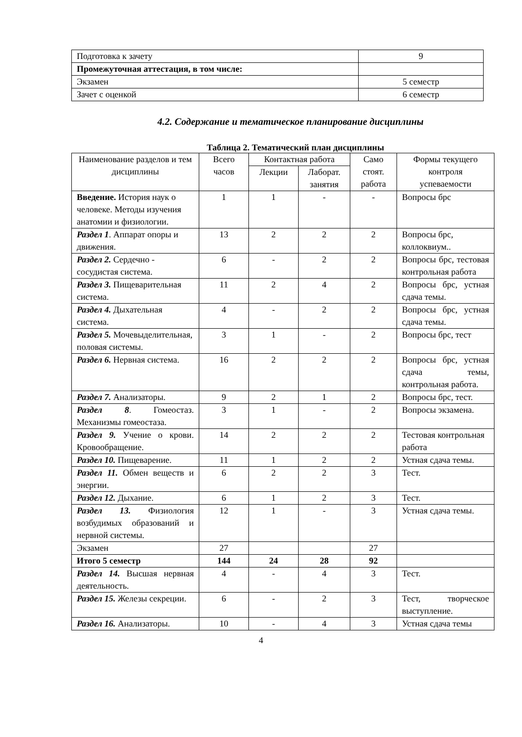| Подготовка к зачету | 9 |
| Промежуточная аттестация, в том числе: | |
| Экзамен | 5 семестр |
| Зачет с оценкой | 6 семестр |
4.2. Содержание и тематическое планирование дисциплины
Таблица 2. Тематический план дисциплины
| Наименование разделов и тем дисциплины | Всего часов | Контактная работа | | Само стоят. работа | Формы текущего контроля успеваемости |
| --- | --- | --- | --- | --- | --- |
| | | Лекции | Лаборат. занятия | | |
| Введение. История наук о человеке. Методы изучения анатомии и физиологии. | 1 | 1 | - | - | Вопросы брс |
| Раздел 1 . Аппарат опоры и движения. | 13 | 2 | 2 | 2 | Вопросы брс, коллоквиум.. |
| Раздел 2. Сердечно - сосудистая система. | 6 | - | 2 | 2 | Вопросы брс, тестовая контрольная работа |
| Раздел 3. Пищеварительная система. | 11 | 2 | 4 | 2 | Вопросы брс, устная сдача темы. |
| Раздел 4. Дыхательная система. | 4 | - | 2 | 2 | Вопросы брс, устная сдача темы. |
| Раздел 5. Мочевыделительная, половая системы. | 3 | 1 | - | 2 | Вопросы брс, тест |
| Раздел 6. Нервная система. | 16 | 2 | 2 | 2 | Вопросы брс, устная сдача темы, контрольная работа. |
| Раздел 7. Анализаторы. | 9 | 2 | 1 | 2 | Вопросы брс, тест. |
| Раздел 8 . Гомеостаз. Механизмы гомеостаза. | 3 | 1 | - | 2 | Вопросы экзамена. |
| Раздел 9. Учение о крови. Кровообращение. | 14 | 2 | 2 | 2 | Тестовая контрольная работа |
| Раздел 10. Пищеварение. | 11 | 1 | 2 | 2 | Устная сдача темы. |
| Раздел 11. Обмен веществ и энергии. | 6 | 2 | 2 | 3 | Тест. |
| Раздел 12. Дыхание. | 6 | 1 | 2 | 3 | Тест. |
| Раздел 13. Физиология возбудимых образований и нервной системы. | 12 | 1 | - | 3 | Устная сдача темы. |
| Экзамен | 27 | | | 27 | |
| Итого 5 семестр | 144 | 24 | 28 | 92 | |
| Раздел 14. Высшая нервная деятельность. | 4 | - | 4 | 3 | Тест. |
| Раздел 15. Железы секреции. | 6 | - | 2 | 3 | Тест, творческое выступление. |
| Раздел 16. Анализаторы. | 10 | - | 4 | 3 | Устная сдача темы |
4